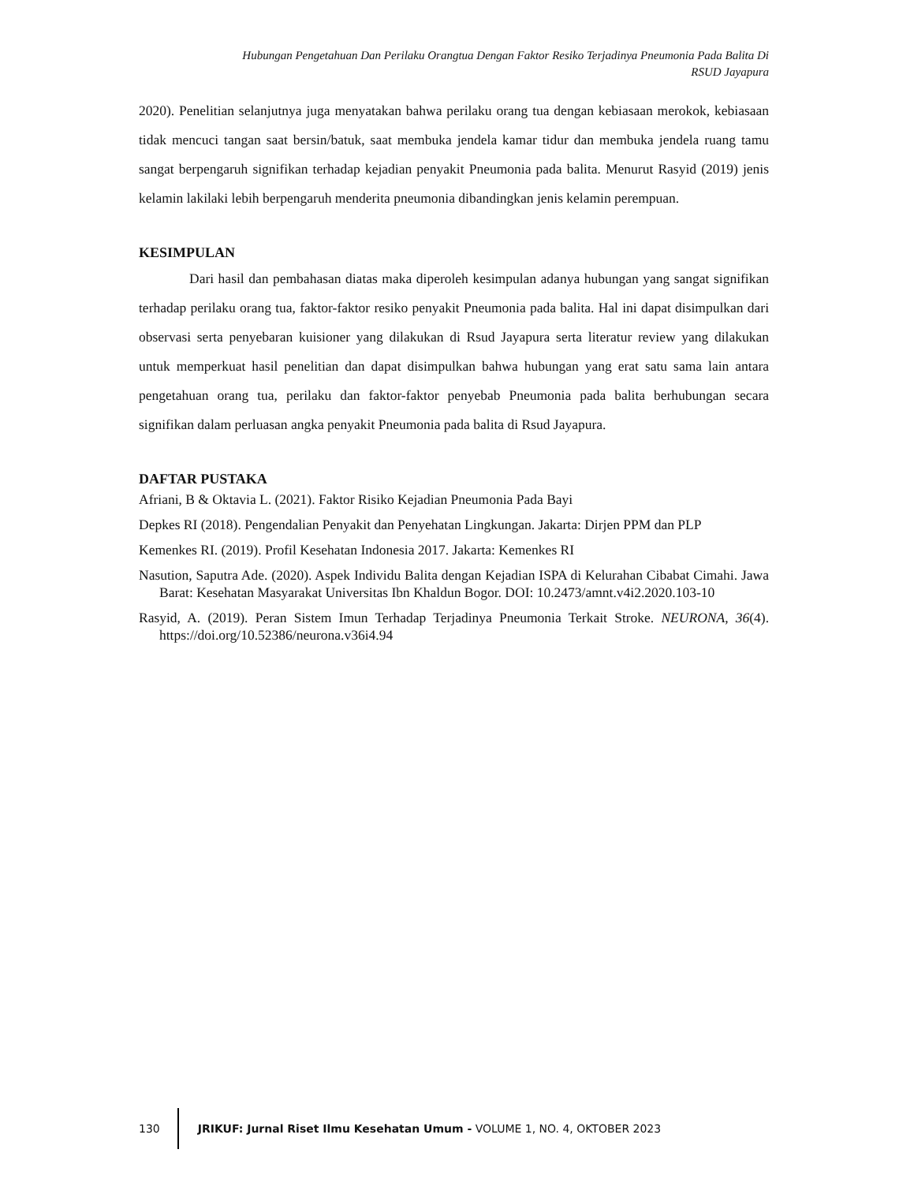Hubungan Pengetahuan Dan Perilaku Orangtua Dengan Faktor Resiko Terjadinya Pneumonia Pada Balita Di
RSUD Jayapura
2020). Penelitian selanjutnya juga menyatakan bahwa perilaku orang tua dengan kebiasaan merokok, kebiasaan tidak mencuci tangan saat bersin/batuk, saat membuka jendela kamar tidur dan membuka jendela ruang tamu sangat berpengaruh signifikan terhadap kejadian penyakit Pneumonia pada balita. Menurut Rasyid (2019) jenis kelamin lakilaki lebih berpengaruh menderita pneumonia dibandingkan jenis kelamin perempuan.
KESIMPULAN
Dari hasil dan pembahasan diatas maka diperoleh kesimpulan adanya hubungan yang sangat signifikan terhadap perilaku orang tua, faktor-faktor resiko penyakit Pneumonia pada balita. Hal ini dapat disimpulkan dari observasi serta penyebaran kuisioner yang dilakukan di Rsud Jayapura serta literatur review yang dilakukan untuk memperkuat hasil penelitian dan dapat disimpulkan bahwa hubungan yang erat satu sama lain antara pengetahuan orang tua, perilaku dan faktor-faktor penyebab Pneumonia pada balita berhubungan secara signifikan dalam perluasan angka penyakit Pneumonia pada balita di Rsud Jayapura.
DAFTAR PUSTAKA
Afriani, B & Oktavia L. (2021). Faktor Risiko Kejadian Pneumonia Pada Bayi
Depkes RI (2018). Pengendalian Penyakit dan Penyehatan Lingkungan. Jakarta: Dirjen PPM dan PLP
Kemenkes RI. (2019). Profil Kesehatan Indonesia 2017. Jakarta: Kemenkes RI
Nasution, Saputra Ade. (2020). Aspek Individu Balita dengan Kejadian ISPA di Kelurahan Cibabat Cimahi. Jawa Barat: Kesehatan Masyarakat Universitas Ibn Khaldun Bogor. DOI: 10.2473/amnt.v4i2.2020.103-10
Rasyid, A. (2019). Peran Sistem Imun Terhadap Terjadinya Pneumonia Terkait Stroke. NEURONA, 36(4). https://doi.org/10.52386/neurona.v36i4.94
130
JRIKUF: Jurnal Riset Ilmu Kesehatan Umum - VOLUME 1, NO. 4, OKTOBER 2023